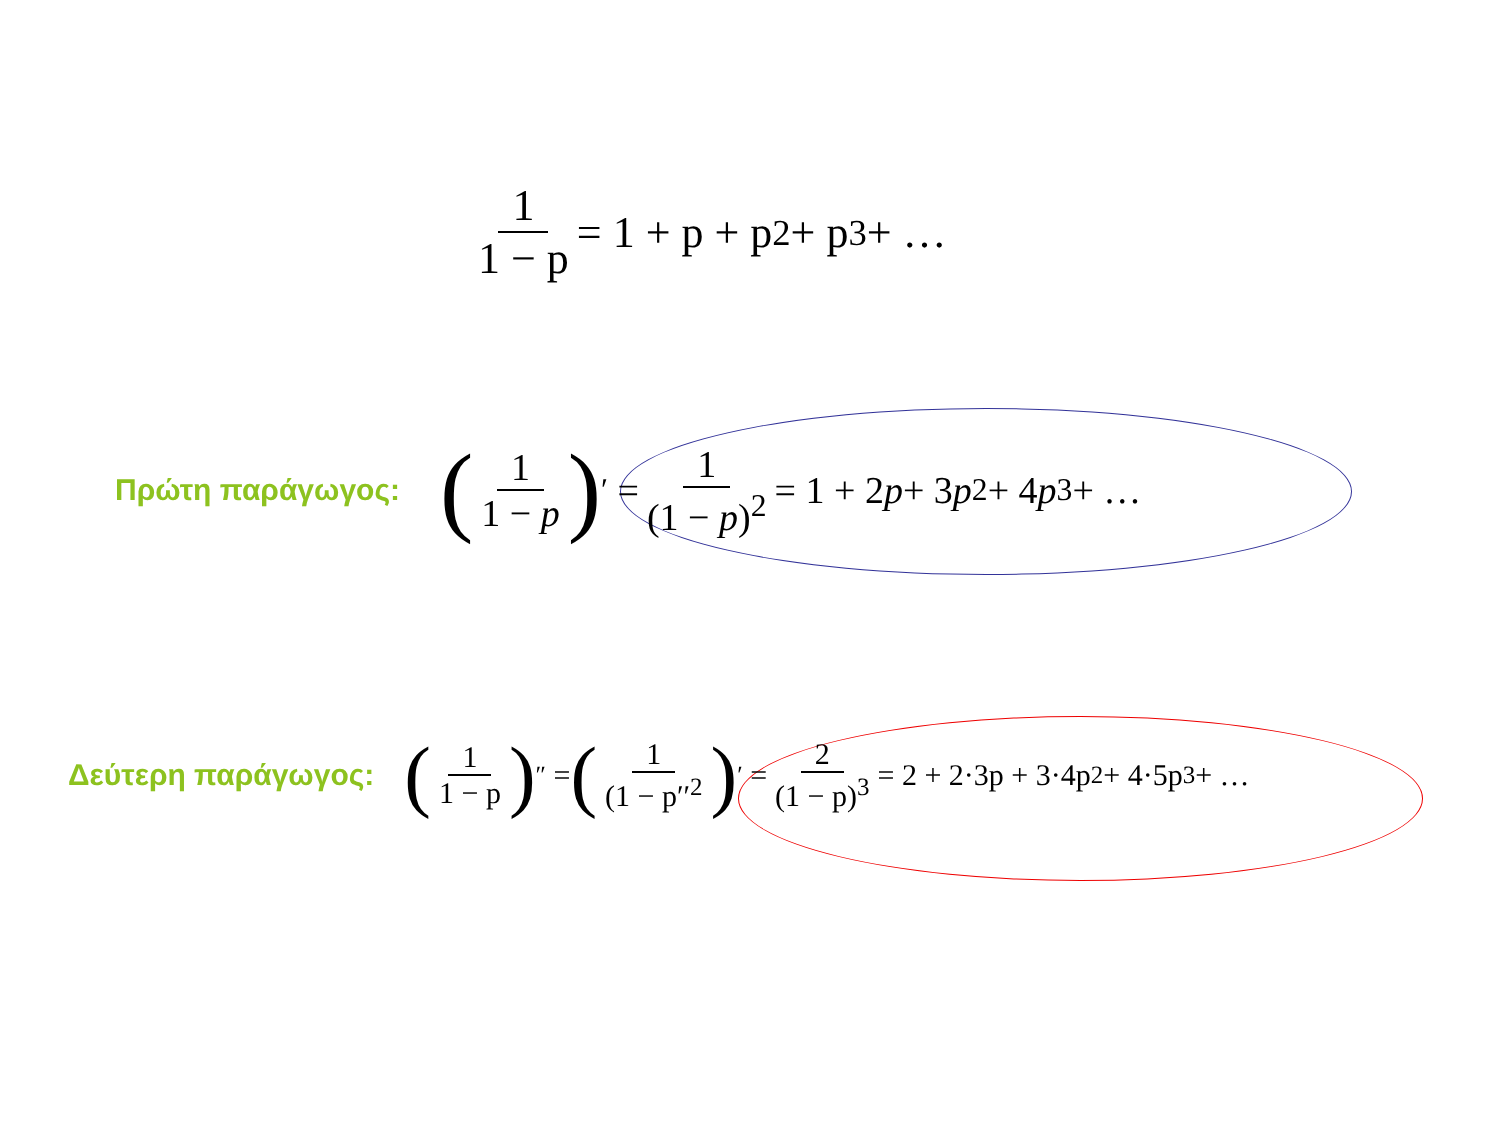1 1 − p = 1 + p + p<sup>2</sup> + p<sup>3</sup> + …
Πρώτη παράγωγος: (1 1 − p)<sup>′</sup> = 1 (1 − p)<sup>2</sup> = 1 + 2 p + 3 p<sup>2</sup> + 4 p<sup>3</sup> + …
Δεύτερη παράγωγος: (1 1 − p)<sup>″</sup> = (1 (1 − p′′<sup>2</sup>)<sup>′</sup> = 2 (1 − p)<sup>3</sup> = 2 + 2·3p + 3·4p<sup>2</sup> + 4·5p<sup>3</sup> + …